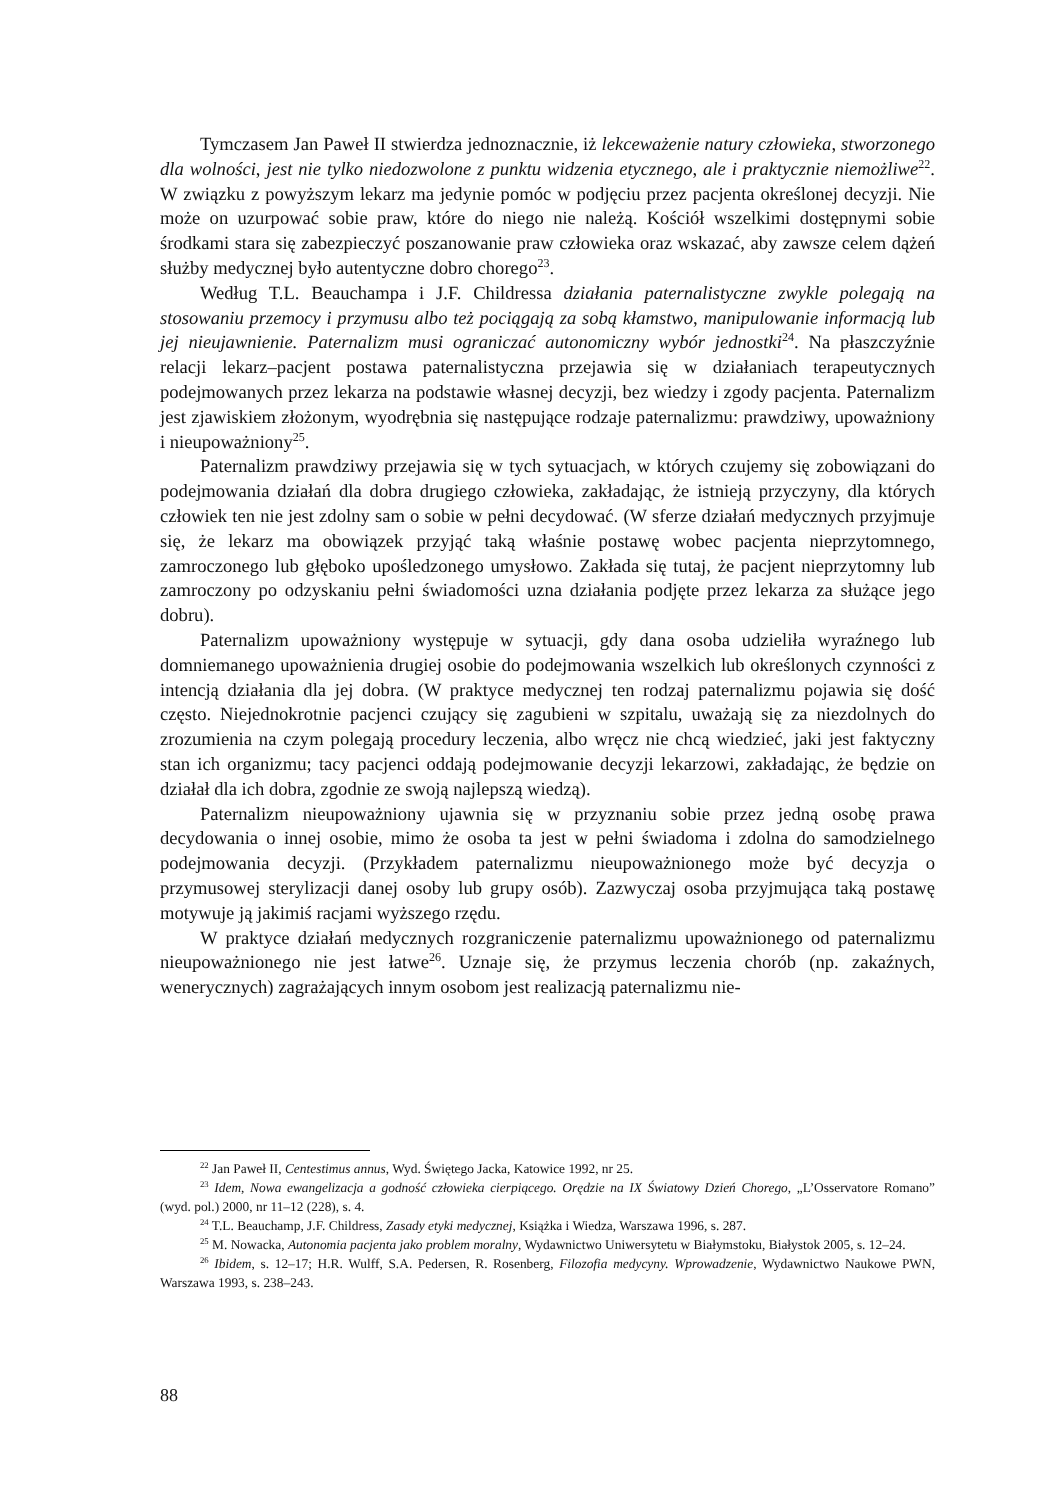Tymczasem Jan Paweł II stwierdza jednoznacznie, iż lekceważenie natury człowieka, stworzonego dla wolności, jest nie tylko niedozwolone z punktu widzenia etycznego, ale i praktycznie niemożliwe<sup>22</sup>. W związku z powyższym lekarz ma jedynie pomóc w podjęciu przez pacjenta określonej decyzji. Nie może on uzurpować sobie praw, które do niego nie należą. Kościół wszelkimi dostępnymi sobie środkami stara się zabezpieczyć poszanowanie praw człowieka oraz wskazać, aby zawsze celem dążeń służby medycznej było autentyczne dobro chorego<sup>23</sup>.
Według T.L. Beauchampa i J.F. Childressa działania paternalistyczne zwykle polegają na stosowaniu przemocy i przymusu albo też pociągają za sobą kłamstwo, manipulowanie informacją lub jej nieujawnienie. Paternalizm musi ograniczać autonomiczny wybór jednostki<sup>24</sup>. Na płaszczyźnie relacji lekarz–pacjent postawa paternalistyczna przejawia się w działaniach terapeutycznych podejmowanych przez lekarza na podstawie własnej decyzji, bez wiedzy i zgody pacjenta. Paternalizm jest zjawiskiem złożonym, wyodrębnia się następujące rodzaje paternalizmu: prawdziwy, upoważniony i nieupoważniony<sup>25</sup>.
Paternalizm prawdziwy przejawia się w tych sytuacjach, w których czujemy się zobowiązani do podejmowania działań dla dobra drugiego człowieka, zakładając, że istnieją przyczyny, dla których człowiek ten nie jest zdolny sam o sobie w pełni decydować. (W sferze działań medycznych przyjmuje się, że lekarz ma obowiązek przyjąć taką właśnie postawę wobec pacjenta nieprzytomnego, zamroczonego lub głęboko upośledzonego umysłowo. Zakłada się tutaj, że pacjent nieprzytomny lub zamroczony po odzyskaniu pełni świadomości uzna działania podjęte przez lekarza za służące jego dobru).
Paternalizm upoważniony występuje w sytuacji, gdy dana osoba udzieliła wyraźnego lub domniemanego upoważnienia drugiej osobie do podejmowania wszelkich lub określonych czynności z intencją działania dla jej dobra. (W praktyce medycznej ten rodzaj paternalizmu pojawia się dość często. Niejednokrotnie pacjenci czujący się zagubieni w szpitalu, uważają się za niezdolnych do zrozumienia na czym polegają procedury leczenia, albo wręcz nie chcą wiedzieć, jaki jest faktyczny stan ich organizmu; tacy pacjenci oddają podejmowanie decyzji lekarzowi, zakładając, że będzie on działał dla ich dobra, zgodnie ze swoją najlepszą wiedzą).
Paternalizm nieupoważniony ujawnia się w przyznaniu sobie przez jedną osobę prawa decydowania o innej osobie, mimo że osoba ta jest w pełni świadoma i zdolna do samodzielnego podejmowania decyzji. (Przykładem paternalizmu nieupoważnionego może być decyzja o przymusowej sterylizacji danej osoby lub grupy osób). Zazwyczaj osoba przyjmująca taką postawę motywuje ją jakimiś racjami wyższego rzędu.
W praktyce działań medycznych rozgraniczenie paternalizmu upoważnionego od paternalizmu nieupoważnionego nie jest łatwe<sup>26</sup>. Uznaje się, że przymus leczenia chorób (np. zakaźnych, wenerycznych) zagrażających innym osobom jest realizacją paternalizmu nie-
<sup>22</sup> Jan Paweł II, Centestimus annus, Wyd. Świętego Jacka, Katowice 1992, nr 25.
<sup>23</sup> Idem, Nowa ewangelizacja a godność człowieka cierpiącego. Orędzie na IX Światowy Dzień Chorego, „L’Osservatore Romano” (wyd. pol.) 2000, nr 11–12 (228), s. 4.
<sup>24</sup> T.L. Beauchamp, J.F. Childress, Zasady etyki medycznej, Książka i Wiedza, Warszawa 1996, s. 287.
<sup>25</sup> M. Nowacka, Autonomia pacjenta jako problem moralny, Wydawnictwo Uniwersytetu w Białymstoku, Białystok 2005, s. 12–24.
<sup>26</sup> Ibidem, s. 12–17; H.R. Wulff, S.A. Pedersen, R. Rosenberg, Filozofia medycyny. Wprowadzenie, Wydawnictwo Naukowe PWN, Warszawa 1993, s. 238–243.
88